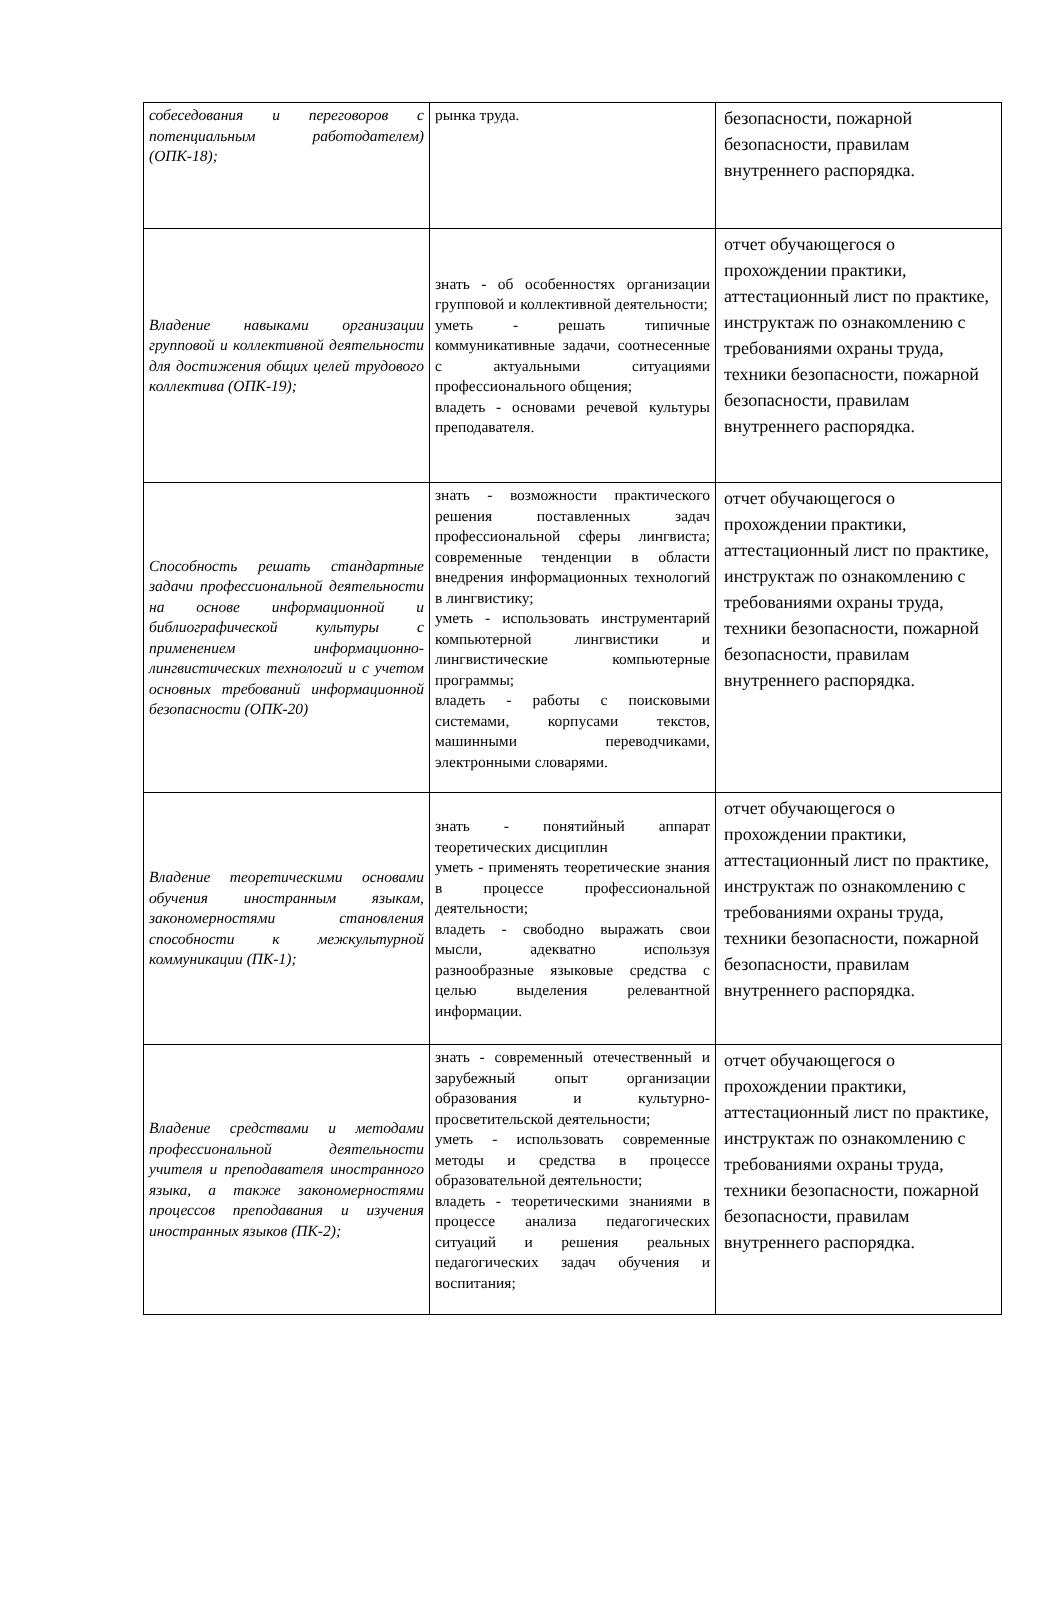| собеседования и переговоров с потенциальным работодателем) (ОПК-18); | рынка труда. | безопасности, пожарной безопасности, правилам внутреннего распорядка. |
| Владение навыками организации групповой и коллективной деятельности для достижения общих целей трудового коллектива (ОПК-19); | знать - об особенностях организации групповой и коллективной деятельности; уметь - решать типичные коммуникативные задачи, соотнесенные с актуальными ситуациями профессионального общения; владеть - основами речевой культуры преподавателя. | отчет обучающегося о прохождении практики, аттестационный лист по практике, инструктаж по ознакомлению с требованиями охраны труда, техники безопасности, пожарной безопасности, правилам внутреннего распорядка. |
| Способность решать стандартные задачи профессиональной деятельности на основе информационной и библиографической культуры с применением информационно-лингвистических технологий и с учетом основных требований информационной безопасности (ОПК-20) | знать - возможности практического решения поставленных задач профессиональной сферы лингвиста; современные тенденции в области внедрения информационных технологий в лингвистику; уметь - использовать инструментарий компьютерной лингвистики и лингвистические компьютерные программы; владеть - работы с поисковыми системами, корпусами текстов, машинными переводчиками, электронными словарями. | отчет обучающегося о прохождении практики, аттестационный лист по практике, инструктаж по ознакомлению с требованиями охраны труда, техники безопасности, пожарной безопасности, правилам внутреннего распорядка. |
| Владение теоретическими основами обучения иностранным языкам, закономерностями становления способности к межкультурной коммуникации (ПК-1); | знать - понятийный аппарат теоретических дисциплин уметь - применять теоретические знания в процессе профессиональной деятельности; владеть - свободно выражать свои мысли, адекватно используя разнообразные языковые средства с целью выделения релевантной информации. | отчет обучающегося о прохождении практики, аттестационный лист по практике, инструктаж по ознакомлению с требованиями охраны труда, техники безопасности, пожарной безопасности, правилам внутреннего распорядка. |
| Владение средствами и методами профессиональной деятельности учителя и преподавателя иностранного языка, а также закономерностями процессов преподавания и изучения иностранных языков (ПК-2); | знать - современный отечественный и зарубежный опыт организации образования и культурно-просветительской деятельности; уметь - использовать современные методы и средства в процессе образовательной деятельности; владеть - теоретическими знаниями в процессе анализа педагогических ситуаций и решения реальных педагогических задач обучения и воспитания; | отчет обучающегося о прохождении практики, аттестационный лист по практике, инструктаж по ознакомлению с требованиями охраны труда, техники безопасности, пожарной безопасности, правилам внутреннего распорядка. |